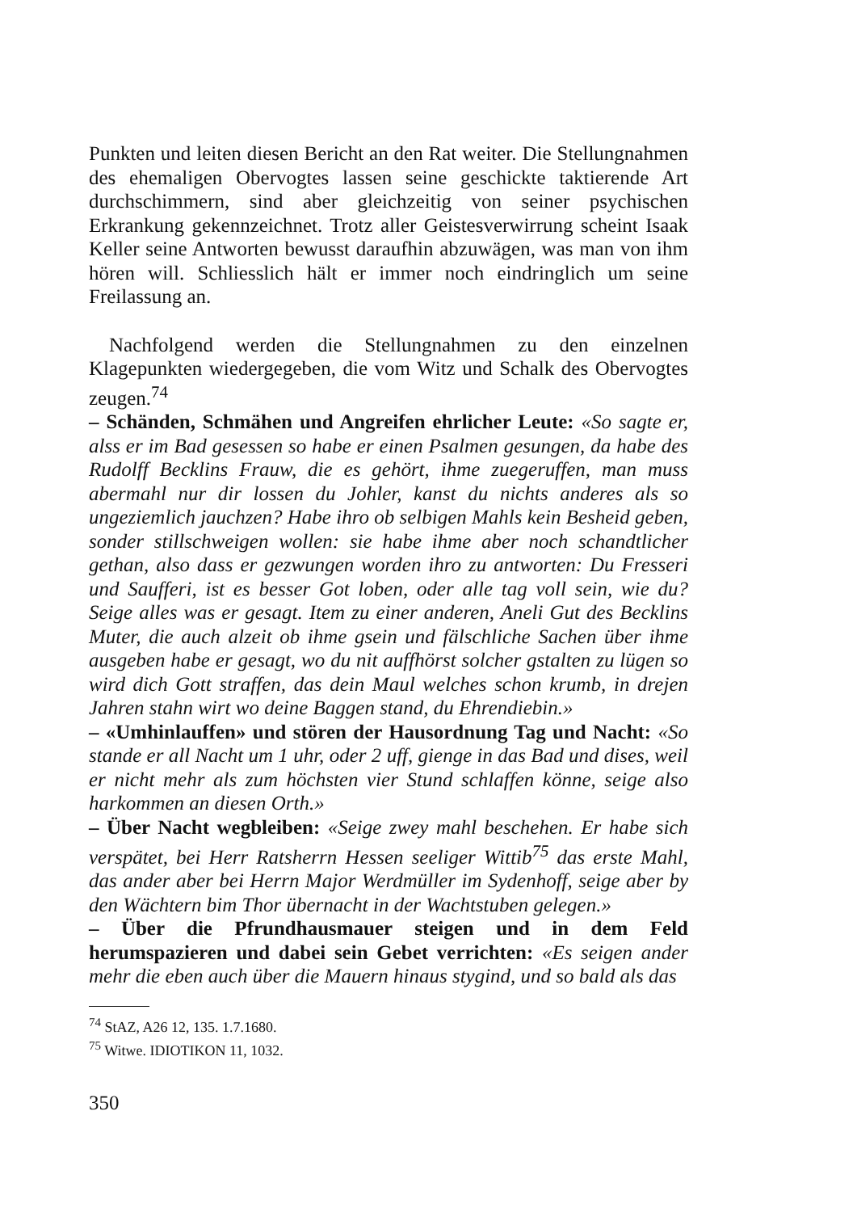Punkten und leiten diesen Bericht an den Rat weiter. Die Stellungnahmen des ehemaligen Obervogtes lassen seine geschickte taktierende Art durchschimmern, sind aber gleichzeitig von seiner psychischen Erkrankung gekennzeichnet. Trotz aller Geistesverwirrung scheint Isaak Keller seine Antworten bewusst daraufhin abzuwägen, was man von ihm hören will. Schliesslich hält er immer noch eindringlich um seine Freilassung an.
Nachfolgend werden die Stellungnahmen zu den einzelnen Klagepunkten wiedergegeben, die vom Witz und Schalk des Obervogtes zeugen.<sup>74</sup>
– Schänden, Schmähen und Angreifen ehrlicher Leute: «So sagte er, alss er im Bad gesessen so habe er einen Psalmen gesungen, da habe des Rudolff Becklins Frauw, die es gehört, ihme zuegeruffen, man muss abermahl nur dir lossen du Johler, kanst du nichts anderes als so ungeziemlich jauchzen? Habe ihro ob selbigen Mahls kein Besheid geben, sonder stillschweigen wollen: sie habe ihme aber noch schandtlicher gethan, also dass er gezwungen worden ihro zu antworten: Du Fresseri und Saufferi, ist es besser Got loben, oder alle tag voll sein, wie du? Seige alles was er gesagt. Item zu einer anderen, Aneli Gut des Becklins Muter, die auch alzeit ob ihme gsein und fälschliche Sachen über ihme ausgeben habe er gesagt, wo du nit auffhörst solcher gstalten zu lügen so wird dich Gott straffen, das dein Maul welches schon krumb, in drejen Jahren stahn wirt wo deine Baggen stand, du Ehrendiebin.»
– «Umhinlauffen» und stören der Hausordnung Tag und Nacht: «So stande er all Nacht um 1 uhr, oder 2 uff, gienge in das Bad und dises, weil er nicht mehr als zum höchsten vier Stund schlaffen könne, seige also harkommen an diesen Orth.»
– Über Nacht wegbleiben: «Seige zwey mahl beschehen. Er habe sich verspätet, bei Herr Ratsherrn Hessen seeliger Wittib<sup>75</sup> das erste Mahl, das ander aber bei Herrn Major Werdmüller im Sydenhoff, seige aber by den Wächtern bim Thor übernacht in der Wachtstuben gelegen.»
– Über die Pfrundhausmauer steigen und in dem Feld herumspazieren und dabei sein Gebet verrichten: «Es seigen ander mehr die eben auch über die Mauern hinaus stygind, und so bald als das
<sup>74</sup> StAZ, A26 12, 135. 1.7.1680.
<sup>75</sup> Witwe. IDIOTIKON 11, 1032.
350